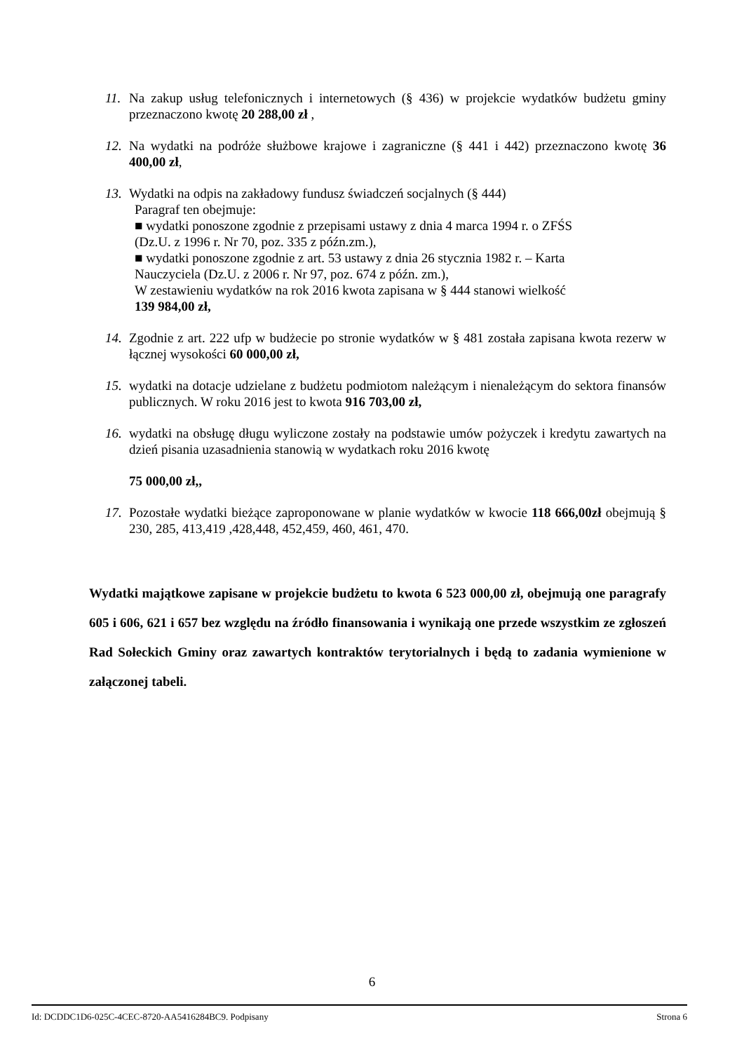11.
Na zakup usług telefonicznych i internetowych (§ 436) w projekcie wydatków budżetu gminy przeznaczono kwotę 20 288,00 zł ,
12.
Na wydatki na podróże służbowe krajowe i zagraniczne (§ 441 i 442) przeznaczono kwotę 36 400,00 zł,
13.
Wydatki na odpis na zakładowy fundusz świadczeń socjalnych (§ 444)
Paragraf ten obejmuje:
■ wydatki ponoszone zgodnie z przepisami ustawy z dnia 4 marca 1994 r. o ZFŚS
(Dz.U. z 1996 r. Nr 70, poz. 335 z późn.zm.),
■ wydatki ponoszone zgodnie z art. 53 ustawy z dnia 26 stycznia 1982 r. – Karta
Nauczyciela (Dz.U. z 2006 r. Nr 97, poz. 674 z późn. zm.),
W zestawieniu wydatków na rok 2016 kwota zapisana w § 444 stanowi wielkość
139 984,00 zł,
14.
Zgodnie z art. 222 ufp w budżecie po stronie wydatków w § 481 została zapisana kwota rezerw w łącznej wysokości 60 000,00 zł,
15.
wydatki na dotacje udzielane z budżetu podmiotom należącym i nienależącym do sektora finansów publicznych. W roku 2016 jest to kwota 916 703,00 zł,
16.
wydatki na obsługę długu wyliczone zostały na podstawie umów pożyczek i kredytu zawartych na dzień pisania uzasadnienia stanowią w wydatkach roku 2016 kwotę
75 000,00 zł,,
17.
Pozostałe wydatki bieżące zaproponowane w planie wydatków w kwocie 118 666,00zł obejmują § 230, 285, 413,419 ,428,448, 452,459, 460, 461, 470.
Wydatki majątkowe zapisane w projekcie budżetu to kwota 6 523 000,00 zł, obejmują one paragrafy 605 i 606, 621 i 657 bez względu na źródło finansowania i wynikają one przede wszystkim ze zgłoszeń Rad Sołeckich Gminy oraz zawartych kontraktów terytorialnych i będą to zadania wymienione w załączonej tabeli.
6
Id: DCDDC1D6-025C-4CEC-8720-AA5416284BC9. Podpisany Strona 6